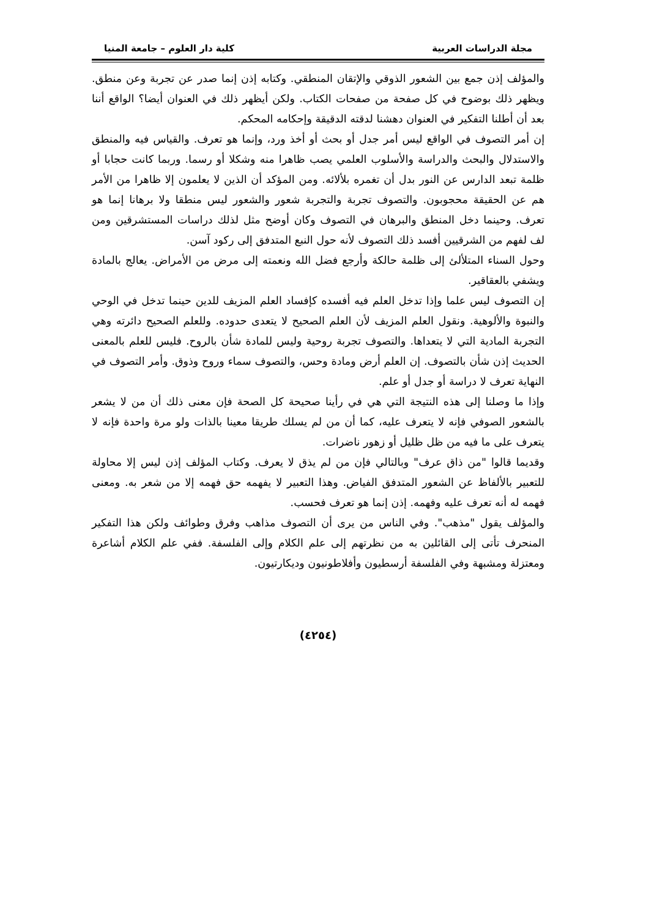مجلة الدراسات العربية كلية دار العلوم – جامعة المنيا
والمؤلف إذن جمع بين الشعور الذوقي والإتقان المنطقي. وكتابه إذن إنما صدر عن تجربة وعن منطق. ويظهر ذلك بوضوح في كل صفحة من صفحات الكتاب. ولكن أيظهر ذلك في العنوان أيضا؟ الواقع أننا بعد أن أطلنا التفكير في العنوان دهشنا لدقته الدقيقة وإحكامه المحكم.
إن أمر التصوف في الواقع ليس أمر جدل أو بحث أو أخذ ورد، وإنما هو تعرف. والقياس فيه والمنطق والاستدلال والبحث والدراسة والأسلوب العلمي يصب ظاهرا منه وشكلا أو رسما. وربما كانت حجابا أو ظلمة تبعد الدارس عن النور بدل أن تغمره بلألائه. ومن المؤكد أن الذين لا يعلمون إلا ظاهرا من الأمر هم عن الحقيقة محجوبون. والتصوف تجربة والتجربة شعور والشعور ليس منطقا ولا برهانا إنما هو تعرف. وحينما دخل المنطق والبرهان في التصوف وكان أوضح مثل لذلك دراسات المستشرقين ومن لف لفهم من الشرقيين أفسد ذلك التصوف لأنه حول النبع المتدفق إلى ركود آسن.
وحول السناء المتلألئ إلى ظلمة حالكة وأرجع فضل الله ونعمته إلى مرض من الأمراض. يعالج بالمادة ويشفي بالعقاقير.
إن التصوف ليس علما وإذا تدخل العلم فيه أفسده كإفساد العلم المزيف للدين حينما تدخل في الوحي والنبوة والألوهية. ونقول العلم المزيف لأن العلم الصحيح لا يتعدى حدوده. وللعلم الصحيح دائرته وهي التجربة المادية التي لا يتعداها. والتصوف تجربة روحية وليس للمادة شأن بالروح. فليس للعلم بالمعنى الحديث إذن شأن بالتصوف. إن العلم أرض ومادة وحس، والتصوف سماء وروح وذوق. وأمر التصوف في النهاية تعرف لا دراسة أو جدل أو علم.
وإذا ما وصلنا إلى هذه النتيجة التي هي في رأينا صحيحة كل الصحة فإن معنى ذلك أن من لا يشعر بالشعور الصوفي فإنه لا يتعرف عليه، كما أن من لم يسلك طريقا معينا بالذات ولو مرة واحدة فإنه لا يتعرف على ما فيه من ظل ظليل أو زهور ناضرات.
وقديما قالوا "من ذاق عرف" وبالتالي فإن من لم يذق لا يعرف. وكتاب المؤلف إذن ليس إلا محاولة للتعبير بالألفاظ عن الشعور المتدفق الفياض. وهذا التعبير لا يفهمه حق فهمه إلا من شعر به. ومعنى فهمه له أنه تعرف عليه وفهمه. إذن إنما هو تعرف فحسب.
والمؤلف يقول "مذهب". وفي الناس من يرى أن التصوف مذاهب وفرق وطوائف ولكن هذا التفكير المنحرف تأتى إلى القائلين به من نظرتهم إلى علم الكلام وإلى الفلسفة. ففي علم الكلام أشاعرة ومعتزلة ومشبهة وفي الفلسفة أرسطيون وأفلاطونيون وديكارتيون.
(٤٢٥٤)